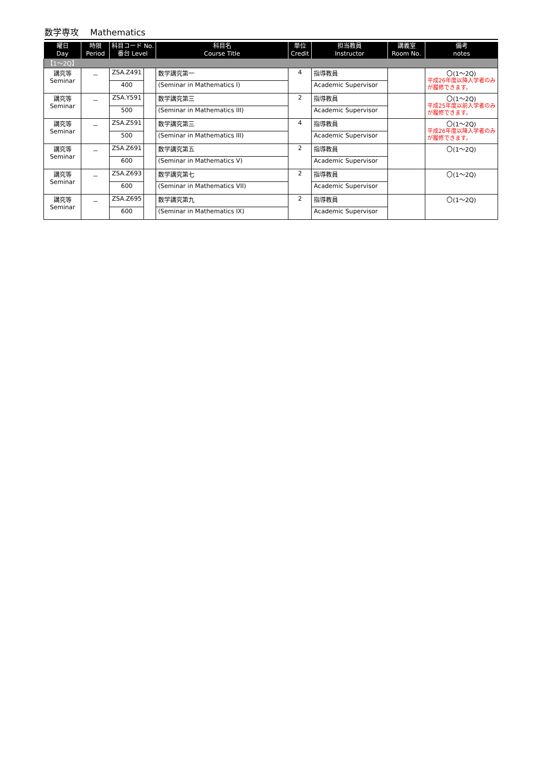数学専攻　 Mathematics
| 曜日 Day | 時限 Period | 科目コード No. 番台 Level | | 科目名 Course Title | 単位 Credit | 担当教員 Instructor | 講義室 Room No. | 備考 notes |
| --- | --- | --- | --- | --- | --- | --- | --- | --- |
| 【1～2Q】 | | | | | | | | |
| 講究等 Seminar | － | ZSA.Z491 | | 数学講究第一 | 4 | 指導教員 | | 〇(1～2Q) 平成26年度以降入学者のみ が履修できます。 |
| | | 400 | | (Seminar in Mathematics I) | | Academic Supervisor | | |
| 講究等 Seminar | － | ZSA.Y591 | | 数学講究第三 | 2 | 指導教員 | | 〇(1～2Q) 平成25年度以前入学者のみ が履修できます。 |
| | | 500 | | (Seminar in Mathematics III) | | Academic Supervisor | | |
| 講究等 Seminar | － | ZSA.Z591 | | 数学講究第三 | 4 | 指導教員 | | 〇(1～2Q) 平成26年度以降入学者のみ が履修できます。 |
| | | 500 | | (Seminar in Mathematics III) | | Academic Supervisor | | |
| 講究等 Seminar | － | ZSA.Z691 | | 数学講究第五 | 2 | 指導教員 | | 〇(1～2Q) |
| | | 600 | | (Seminar in Mathematics V) | | Academic Supervisor | | |
| 講究等 Seminar | － | ZSA.Z693 | | 数学講究第七 | 2 | 指導教員 | | 〇(1～2Q) |
| | | 600 | | (Seminar in Mathematics VII) | | Academic Supervisor | | |
| 講究等 Seminar | － | ZSA.Z695 | | 数学講究第九 | 2 | 指導教員 | | 〇(1～2Q) |
| | | 600 | | (Seminar in Mathematics IX) | | Academic Supervisor | | |